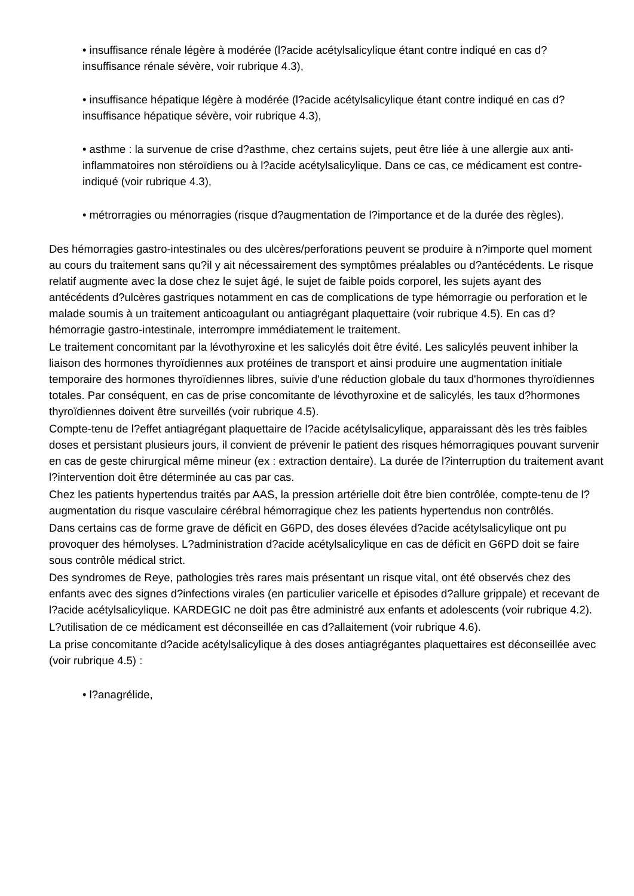• insuffisance rénale légère à modérée (l?acide acétylsalicylique étant contre indiqué en cas d?insuffisance rénale sévère, voir rubrique 4.3),
• insuffisance hépatique légère à modérée (l?acide acétylsalicylique étant contre indiqué en cas d?insuffisance hépatique sévère, voir rubrique 4.3),
• asthme : la survenue de crise d?asthme, chez certains sujets, peut être liée à une allergie aux anti-inflammatoires non stéroïdiens ou à l?acide acétylsalicylique. Dans ce cas, ce médicament est contre-indiqué (voir rubrique 4.3),
• métrorragies ou ménorragies (risque d?augmentation de l?importance et de la durée des règles).
Des hémorragies gastro-intestinales ou des ulcères/perforations peuvent se produire à n?importe quel moment au cours du traitement sans qu?il y ait nécessairement des symptômes préalables ou d?antécédents. Le risque relatif augmente avec la dose chez le sujet âgé, le sujet de faible poids corporel, les sujets ayant des antécédents d?ulcères gastriques notamment en cas de complications de type hémorragie ou perforation et le malade soumis à un traitement anticoagulant ou antiagrégant plaquettaire (voir rubrique 4.5). En cas d?hémorragie gastro-intestinale, interrompre immédiatement le traitement.
Le traitement concomitant par la lévothyroxine et les salicylés doit être évité. Les salicylés peuvent inhiber la liaison des hormones thyroïdiennes aux protéines de transport et ainsi produire une augmentation initiale temporaire des hormones thyroïdiennes libres, suivie d'une réduction globale du taux d'hormones thyroïdiennes totales. Par conséquent, en cas de prise concomitante de lévothyroxine et de salicylés, les taux d?hormones thyroïdiennes doivent être surveillés (voir rubrique 4.5).
Compte-tenu de l?effet antiagrégant plaquettaire de l?acide acétylsalicylique, apparaissant dès les très faibles doses et persistant plusieurs jours, il convient de prévenir le patient des risques hémorragiques pouvant survenir en cas de geste chirurgical même mineur (ex : extraction dentaire). La durée de l?interruption du traitement avant l?intervention doit être déterminée au cas par cas.
Chez les patients hypertendus traités par AAS, la pression artérielle doit être bien contrôlée, compte-tenu de l?augmentation du risque vasculaire cérébral hémorragique chez les patients hypertendus non contrôlés.
Dans certains cas de forme grave de déficit en G6PD, des doses élevées d?acide acétylsalicylique ont pu provoquer des hémolyses. L?administration d?acide acétylsalicylique en cas de déficit en G6PD doit se faire sous contrôle médical strict.
Des syndromes de Reye, pathologies très rares mais présentant un risque vital, ont été observés chez des enfants avec des signes d?infections virales (en particulier varicelle et épisodes d?allure grippale) et recevant de l?acide acétylsalicylique. KARDEGIC ne doit pas être administré aux enfants et adolescents (voir rubrique 4.2).
L?utilisation de ce médicament est déconseillée en cas d?allaitement (voir rubrique 4.6).
La prise concomitante d?acide acétylsalicylique à des doses antiagrégantes plaquettaires est déconseillée avec (voir rubrique 4.5) :
• l?anagrélide,